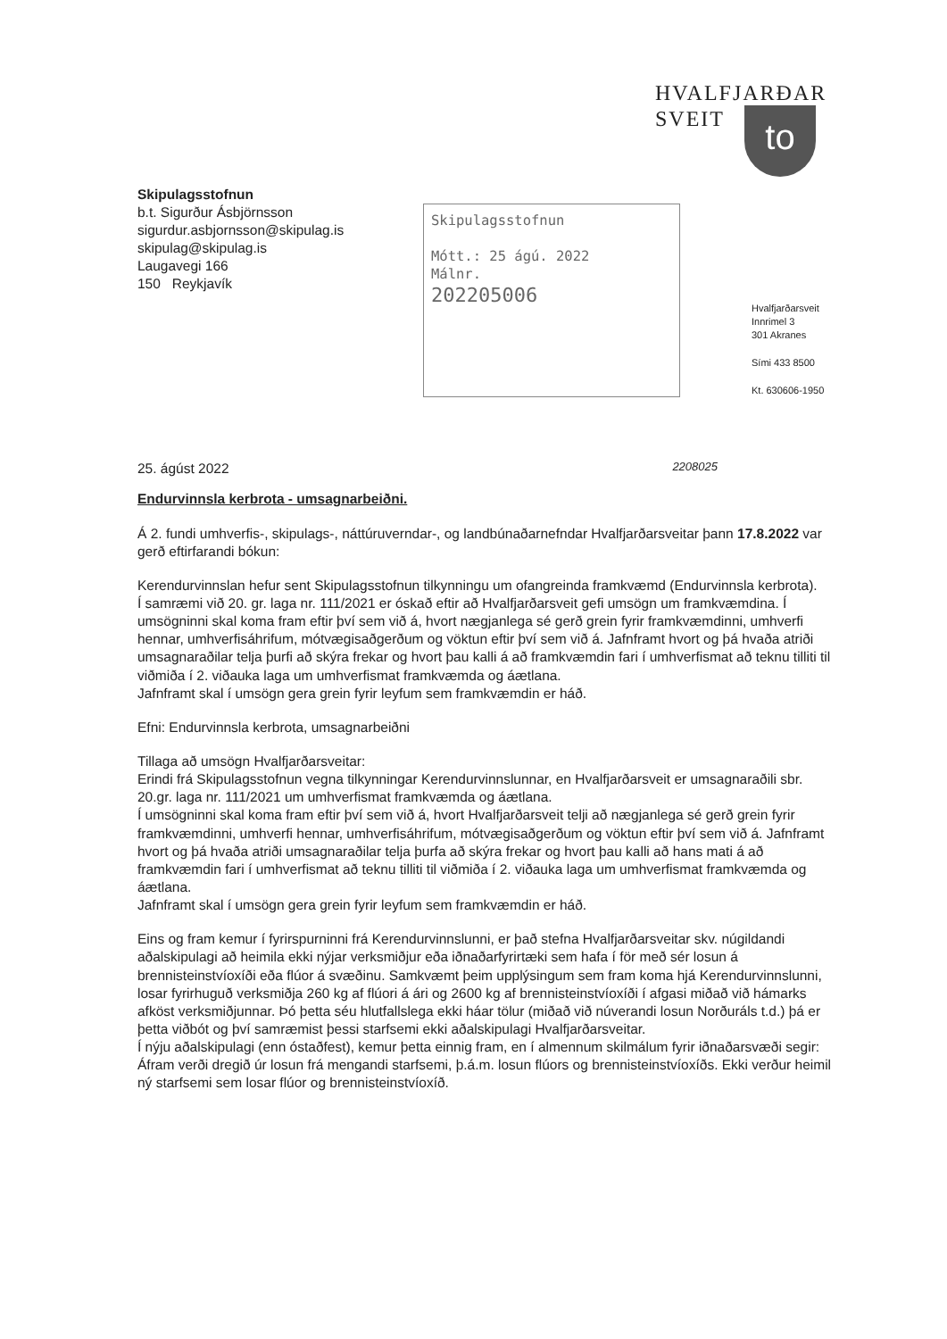HVALFJARÐAR
SVEIT
to
Skipulagsstofnun
b.t. Sigurður Ásbjörnsson
sigurdur.asbjornsson@skipulag.is
skipulag@skipulag.is
Laugavegi 166
150 Reykjavík
Skipulagsstofnun
Mótt.: 25 ágú. 2022
Málnr.
202205006
Hvalfjarðarsveit
Innrimel 3
301 Akranes
Sími 433 8500
Kt. 630606-1950
25. ágúst 2022 2208025
Endurvinnsla kerbrota - umsagnarbeiðni.
Á 2. fundi umhverfis-, skipulags-, náttúruverndar-, og landbúnaðarnefndar Hvalfjarðarsveitar þann 17.8.2022 var gerð eftirfarandi bókun:
Kerendurvinnslan hefur sent Skipulagsstofnun tilkynningu um ofangreinda framkvæmd (Endurvinnsla kerbrota).
Í samræmi við 20. gr. laga nr. 111/2021 er óskað eftir að Hvalfjarðarsveit gefi umsögn um framkvæmdina. Í umsögninni skal koma fram eftir því sem við á, hvort nægjanlega sé gerð grein fyrir framkvæmdinni, umhverfi hennar, umhverfisáhrifum, mótvægisaðgerðum og vöktun eftir því sem við á. Jafnframt hvort og þá hvaða atriði umsagnaraðilar telja þurfi að skýra frekar og hvort þau kalli á að framkvæmdin fari í umhverfismat að teknu tilliti til viðmiða í 2. viðauka laga um umhverfismat framkvæmda og áætlana.
Jafnframt skal í umsögn gera grein fyrir leyfum sem framkvæmdin er háð.
Efni: Endurvinnsla kerbrota, umsagnarbeiðni
Tillaga að umsögn Hvalfjarðarsveitar:
Erindi frá Skipulagsstofnun vegna tilkynningar Kerendurvinnslunnar, en Hvalfjarðarsveit er umsagnaraðili sbr. 20.gr. laga nr. 111/2021 um umhverfismat framkvæmda og áætlana.
Í umsögninni skal koma fram eftir því sem við á, hvort Hvalfjarðarsveit telji að nægjanlega sé gerð grein fyrir framkvæmdinni, umhverfi hennar, umhverfisáhrifum, mótvægisaðgerðum og vöktun eftir því sem við á. Jafnframt hvort og þá hvaða atriði umsagnaraðilar telja þurfa að skýra frekar og hvort þau kalli að hans mati á að framkvæmdin fari í umhverfismat að teknu tilliti til viðmiða í 2. viðauka laga um umhverfismat framkvæmda og áætlana.
Jafnframt skal í umsögn gera grein fyrir leyfum sem framkvæmdin er háð.
Eins og fram kemur í fyrirspurninni frá Kerendurvinnslunni, er það stefna Hvalfjarðarsveitar skv. núgildandi aðalskipulagi að heimila ekki nýjar verksmiðjur eða iðnaðarfyrirtæki sem hafa í för með sér losun á brennisteinstvíoxíði eða flúor á svæðinu. Samkvæmt þeim upplýsingum sem fram koma hjá Kerendurvinnslunni, losar fyrirhuguð verksmiðja 260 kg af flúori á ári og 2600 kg af brennisteinstvíoxíði í afgasi miðað við hámarks afköst verksmiðjunnar. Þó þetta séu hlutfallslega ekki háar tölur (miðað við núverandi losun Norðuráls t.d.) þá er þetta viðbót og því samræmist þessi starfsemi ekki aðalskipulagi Hvalfjarðarsveitar.
Í nýju aðalskipulagi (enn óstaðfest), kemur þetta einnig fram, en í almennum skilmálum fyrir iðnaðarsvæði segir: Áfram verði dregið úr losun frá mengandi starfsemi, þ.á.m. losun flúors og brennisteinstvíoxíðs. Ekki verður heimil ný starfsemi sem losar flúor og brennisteinstvíoxíð.